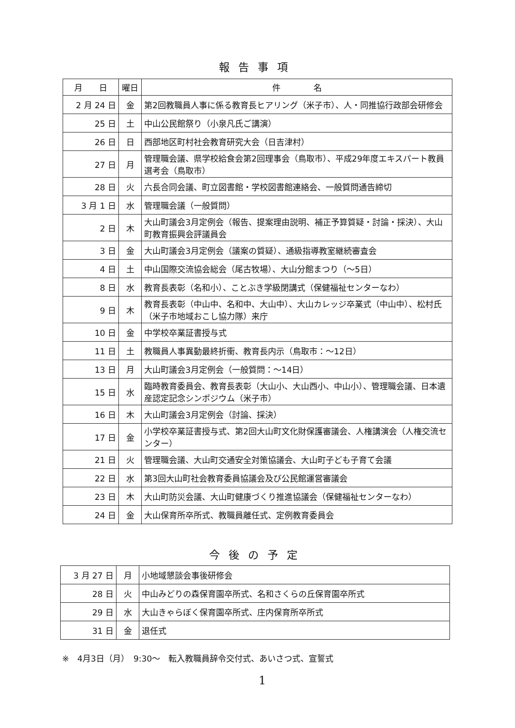報告事項
| 月 日 | 曜日 | 件 名 |
| --- | --- | --- |
| 2 月 24 日 | 金 | 第2回教職員人事に係る教育長ヒアリング（米子市）、人・同推協行政部会研修会 |
| 25 日 | 土 | 中山公民館祭り（小泉凡氏ご講演） |
| 26 日 | 日 | 西部地区町村社会教育研究大会（日吉津村） |
| 27 日 | 月 | 管理職会議、県学校給食会第2回理事会（鳥取市）、平成29年度エキスパート教員選考会（鳥取市） |
| 28 日 | 火 | 六長合同会議、町立図書館・学校図書館連絡会、一般質問通告締切 |
| 3 月 1 日 | 水 | 管理職会議（一般質問） |
| 2 日 | 木 | 大山町議会3月定例会（報告、提案理由説明、補正予算質疑・討論・採決）、大山町教育振興会評議員会 |
| 3 日 | 金 | 大山町議会3月定例会（議案の質疑）、通級指導教室継続審査会 |
| 4 日 | 土 | 中山国際交流協会総会（尾古牧場）、大山分館まつり（～5日） |
| 8 日 | 水 | 教育長表彰（名和小）、ことぶき学級閉講式（保健福祉センターなわ） |
| 9 日 | 木 | 教育長表彰（中山中、名和中、大山中）、大山カレッジ卒業式（中山中）、松村氏（米子市地域おこし協力隊）来庁 |
| 10 日 | 金 | 中学校卒業証書授与式 |
| 11 日 | 土 | 教職員人事異動最終折衝、教育長内示（鳥取市：～12日） |
| 13 日 | 月 | 大山町議会3月定例会（一般質問：～14日） |
| 15 日 | 水 | 臨時教育委員会、教育長表彰（大山小、大山西小、中山小）、管理職会議、日本遺産認定記念シンポジウム（米子市） |
| 16 日 | 木 | 大山町議会3月定例会（討論、採決） |
| 17 日 | 金 | 小学校卒業証書授与式、第2回大山町文化財保護審議会、人権講演会（人権交流センター） |
| 21 日 | 火 | 管理職会議、大山町交通安全対策協議会、大山町子ども子育て会議 |
| 22 日 | 水 | 第3回大山町社会教育委員協議会及び公民館運営審議会 |
| 23 日 | 木 | 大山町防災会議、大山町健康づくり推進協議会（保健福祉センターなわ） |
| 24 日 | 金 | 大山保育所卒所式、教職員離任式、定例教育委員会 |
今後の予定
| 3 月 27 日 | 月 | 小地域懇談会事後研修会 |
| 28 日 | 火 | 中山みどりの森保育園卒所式、名和さくらの丘保育園卒所式 |
| 29 日 | 水 | 大山きゃらぼく保育園卒所式、庄内保育所卒所式 |
| 31 日 | 金 | 退任式 |
※　4月3日（月）　9:30～　転入教職員辞令交付式、あいさつ式、宣誓式
1